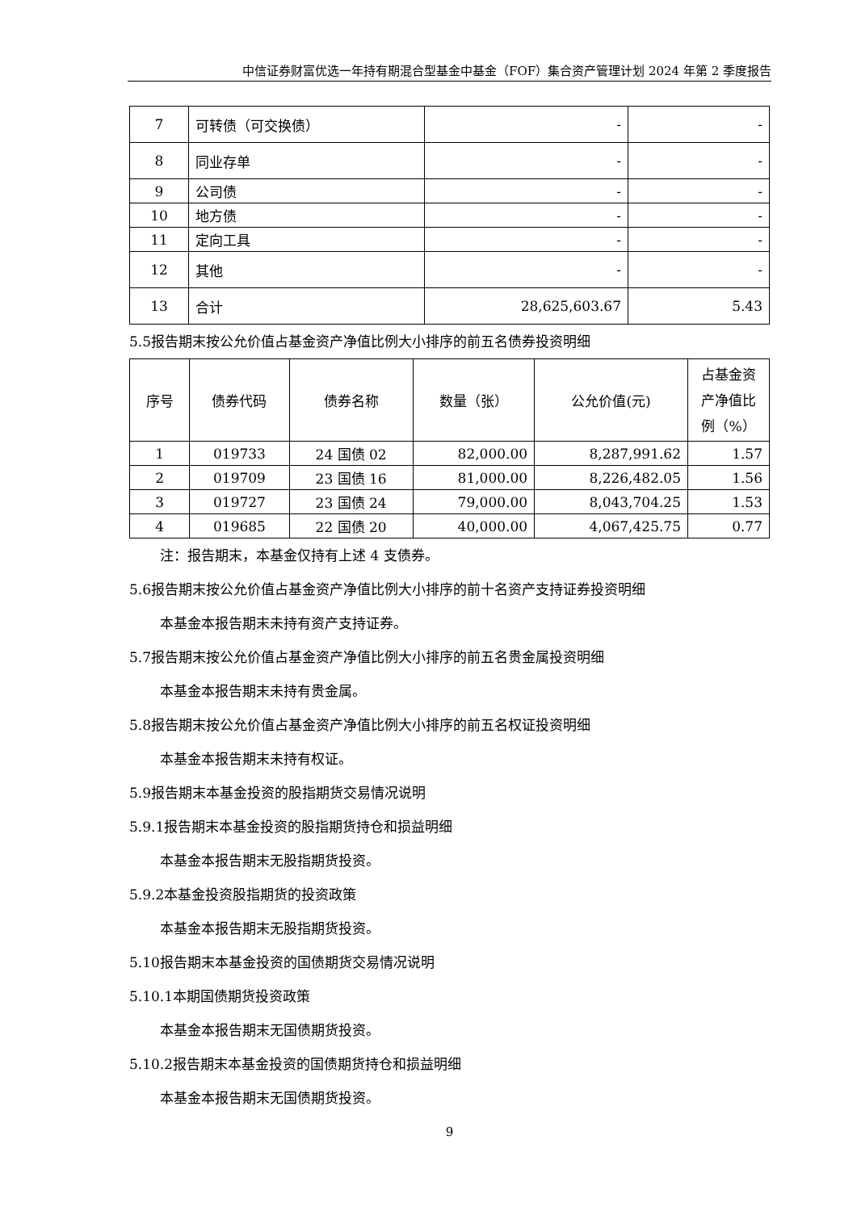中信证券财富优选一年持有期混合型基金中基金（FOF）集合资产管理计划 2024 年第 2 季度报告
| 7 | 可转债（可交换债） | - | - |
| 8 | 同业存单 | - | - |
| 9 | 公司债 | - | - |
| 10 | 地方债 | - | - |
| 11 | 定向工具 | - | - |
| 12 | 其他 | - | - |
| 13 | 合计 | 28,625,603.67 | 5.43 |
5.5报告期末按公允价值占基金资产净值比例大小排序的前五名债券投资明细
| 序号 | 债券代码 | 债券名称 | 数量（张） | 公允价值(元) | 占基金资产净值比例（%） |
| --- | --- | --- | --- | --- | --- |
| 1 | 019733 | 24 国债 02 | 82,000.00 | 8,287,991.62 | 1.57 |
| 2 | 019709 | 23 国债 16 | 81,000.00 | 8,226,482.05 | 1.56 |
| 3 | 019727 | 23 国债 24 | 79,000.00 | 8,043,704.25 | 1.53 |
| 4 | 019685 | 22 国债 20 | 40,000.00 | 4,067,425.75 | 0.77 |
注：报告期末，本基金仅持有上述 4 支债券。
5.6报告期末按公允价值占基金资产净值比例大小排序的前十名资产支持证券投资明细
本基金本报告期末未持有资产支持证券。
5.7报告期末按公允价值占基金资产净值比例大小排序的前五名贵金属投资明细
本基金本报告期末未持有贵金属。
5.8报告期末按公允价值占基金资产净值比例大小排序的前五名权证投资明细
本基金本报告期末未持有权证。
5.9报告期末本基金投资的股指期货交易情况说明
5.9.1报告期末本基金投资的股指期货持仓和损益明细
本基金本报告期末无股指期货投资。
5.9.2本基金投资股指期货的投资政策
本基金本报告期末无股指期货投资。
5.10报告期末本基金投资的国债期货交易情况说明
5.10.1本期国债期货投资政策
本基金本报告期末无国债期货投资。
5.10.2报告期末本基金投资的国债期货持仓和损益明细
本基金本报告期末无国债期货投资。
9